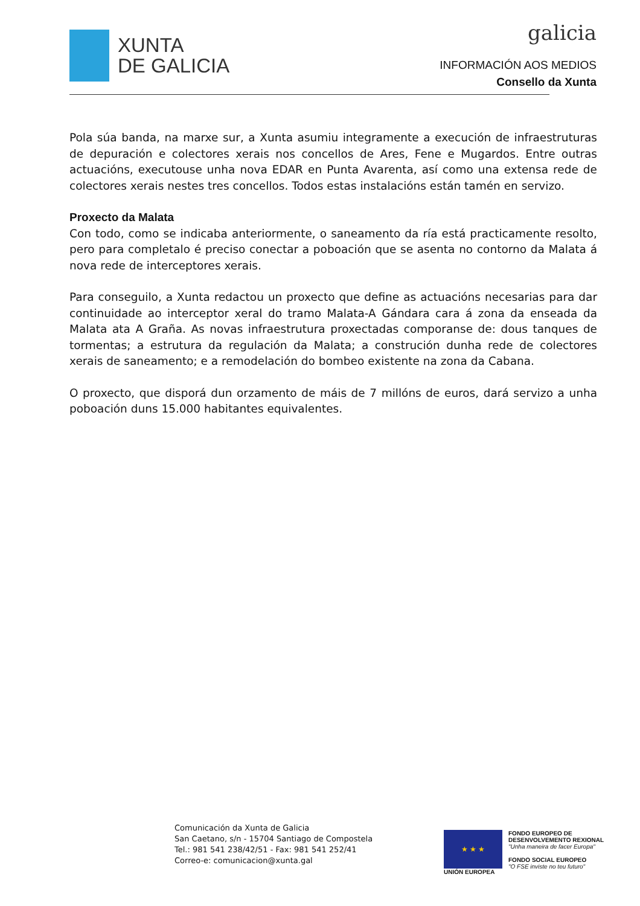XUNTA
DE GALICIA
galicia
INFORMACIÓN AOS MEDIOS
Consello da Xunta
Pola súa banda, na marxe sur, a Xunta asumiu integramente a execución de infraestruturas de depuración e colectores xerais nos concellos de Ares, Fene e Mugardos. Entre outras actuacións, executouse unha nova EDAR en Punta Avarenta, así como una extensa rede de colectores xerais nestes tres concellos. Todos estas instalacións están tamén en servizo.
Proxecto da Malata
Con todo, como se indicaba anteriormente, o saneamento da ría está practicamente resolto, pero para completalo é preciso conectar a poboación que se asenta no contorno da Malata á nova rede de interceptores xerais.
Para conseguilo, a Xunta redactou un proxecto que define as actuacións necesarias para dar continuidade ao interceptor xeral do tramo Malata-A Gándara cara á zona da enseada da Malata ata A Graña. As novas infraestrutura proxectadas comporanse de: dous tanques de tormentas; a estrutura da regulación da Malata; a construción dunha rede de colectores xerais de saneamento; e a remodelación do bombeo existente na zona da Cabana.
O proxecto, que disporá dun orzamento de máis de 7 millóns de euros, dará servizo a unha poboación duns 15.000 habitantes equivalentes.
Comunicación da Xunta de Galicia
San Caetano, s/n - 15704 Santiago de Compostela
Tel.: 981 541 238/42/51 - Fax: 981 541 252/41
Correo-e: comunicacion@xunta.gal
★ ★ ★
UNIÓN EUROPEA
FONDO EUROPEO DE
DESENVOLVEMENTO REXIONAL
"Unha maneira de facer Europa"
FONDO SOCIAL EUROPEO
"O FSE inviste no teu futuro"